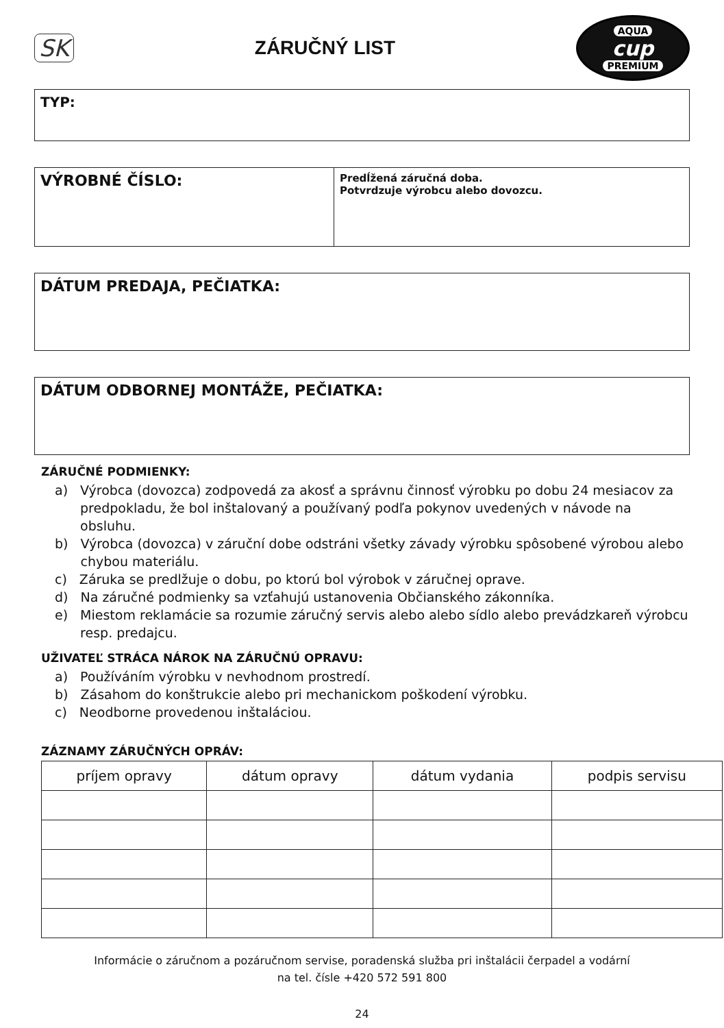SK ZÁRUČNÝ LIST
AQUA
cup
PREMIUM
TYP:
VÝROBNÉ ČÍSLO:
Predĺžená záručná doba.
Potvrdzuje výrobcu alebo dovozcu.
DÁTUM PREDAJA, PEČIATKA:
DÁTUM ODBORNEJ MONTÁŽE, PEČIATKA:
ZÁRUČNÉ PODMIENKY:
a) Výrobca (dovozca) zodpovedá za akosť a správnu činnosť výrobku po dobu 24 mesiacov za predpokladu, že bol inštalovaný a používaný podľa pokynov uvedených v návode na obsluhu.
b) Výrobca (dovozca) v záruční dobe odstráni všetky závady výrobku spôsobené výrobou alebo chybou materiálu.
c) Záruka se predlžuje o dobu, po ktorú bol výrobok v záručnej oprave.
d) Na záručné podmienky sa vzťahujú ustanovenia Občianského zákonníka.
e) Miestom reklamácie sa rozumie záručný servis alebo alebo sídlo alebo prevádzkareň výrobcu resp. predajcu.
UŽIVATEĽ STRÁCA NÁROK NA ZÁRUČNÚ OPRAVU:
a) Používáním výrobku v nevhodnom prostredí.
b) Zásahom do konštrukcie alebo pri mechanickom poškodení výrobku.
c) Neodborne provedenou inštaláciou.
ZÁZNAMY ZÁRUČNÝCH OPRÁV:
| príjem opravy | dátum opravy | dátum vydania | podpis servisu |
| --- | --- | --- | --- |
Informácie o záručnom a pozáručnom servise, poradenská služba pri inštalácii čerpadel a vodární
na tel. čísle +420 572 591 800
24